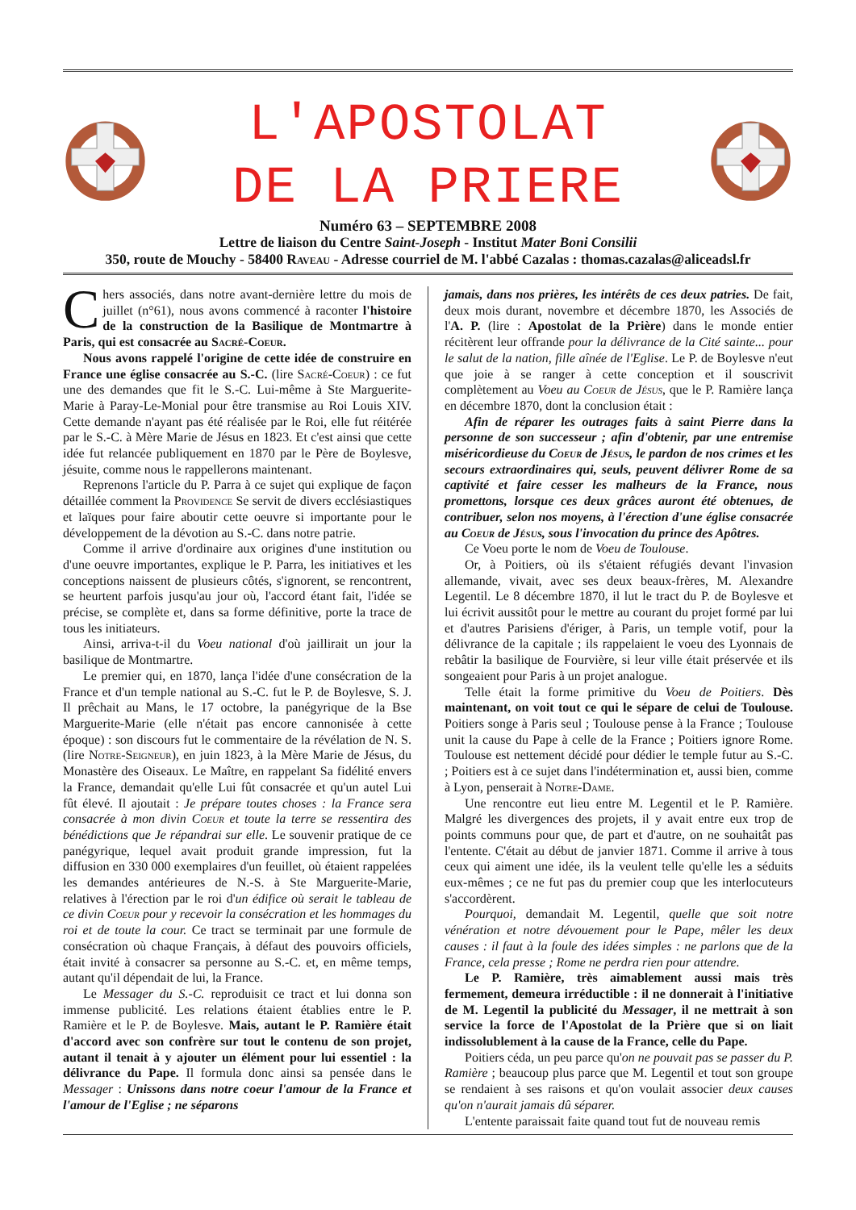L'APOSTOLAT
DE LA PRIERE
Numéro 63 – SEPTEMBRE 2008
Lettre de liaison du Centre Saint-Joseph - Institut Mater Boni Consilii
350, route de Mouchy - 58400 Raveau - Adresse courriel de M. l'abbé Cazalas : thomas.cazalas@aliceadsl.fr
Chers associés, dans notre avant-dernière lettre du mois de juillet (n°61), nous avons commencé à raconter l'histoire de la construction de la Basilique de Montmartre à Paris, qui est consacrée au Sacré-Coeur.
Nous avons rappelé l'origine de cette idée de construire en France une église consacrée au S.-C. (lire Sacré-Coeur) : ce fut une des demandes que fit le S.-C. Lui-même à Ste Marguerite-Marie à Paray-Le-Monial pour être transmise au Roi Louis XIV. Cette demande n'ayant pas été réalisée par le Roi, elle fut réitérée par le S.-C. à Mère Marie de Jésus en 1823. Et c'est ainsi que cette idée fut relancée publiquement en 1870 par le Père de Boylesve, jésuite, comme nous le rappellerons maintenant.
Reprenons l'article du P. Parra à ce sujet qui explique de façon détaillée comment la Providence Se servit de divers ecclésiastiques et laïques pour faire aboutir cette oeuvre si importante pour le développement de la dévotion au S.-C. dans notre patrie.
Comme il arrive d'ordinaire aux origines d'une institution ou d'une oeuvre importantes, explique le P. Parra, les initiatives et les conceptions naissent de plusieurs côtés, s'ignorent, se rencontrent, se heurtent parfois jusqu'au jour où, l'accord étant fait, l'idée se précise, se complète et, dans sa forme définitive, porte la trace de tous les initiateurs.
Ainsi, arriva-t-il du Voeu national d'où jaillirait un jour la basilique de Montmartre.
Le premier qui, en 1870, lança l'idée d'une consécration de la France et d'un temple national au S.-C. fut le P. de Boylesve, S. J. Il prêchait au Mans, le 17 octobre, la panégyrique de la Bse Marguerite-Marie (elle n'était pas encore cannonisée à cette époque) : son discours fut le commentaire de la révélation de N. S. (lire Notre-Seigneur), en juin 1823, à la Mère Marie de Jésus, du Monastère des Oiseaux. Le Maître, en rappelant Sa fidélité envers la France, demandait qu'elle Lui fût consacrée et qu'un autel Lui fût élevé. Il ajoutait : Je prépare toutes choses : la France sera consacrée à mon divin Coeur et toute la terre se ressentira des bénédictions que Je répandrai sur elle. Le souvenir pratique de ce panégyrique, lequel avait produit grande impression, fut la diffusion en 330 000 exemplaires d'un feuillet, où étaient rappelées les demandes antérieures de N.-S. à Ste Marguerite-Marie, relatives à l'érection par le roi d'un édifice où serait le tableau de ce divin Coeur pour y recevoir la consécration et les hommages du roi et de toute la cour. Ce tract se terminait par une formule de consécration où chaque Français, à défaut des pouvoirs officiels, était invité à consacrer sa personne au S.-C. et, en même temps, autant qu'il dépendait de lui, la France.
Le Messager du S.-C. reproduisit ce tract et lui donna son immense publicité. Les relations étaient établies entre le P. Ramière et le P. de Boylesve. Mais, autant le P. Ramière était d'accord avec son confrère sur tout le contenu de son projet, autant il tenait à y ajouter un élément pour lui essentiel : la délivrance du Pape. Il formula donc ainsi sa pensée dans le Messager : Unissons dans notre coeur l'amour de la France et l'amour de l'Eglise ; ne séparons
jamais, dans nos prières, les intérêts de ces deux patries. De fait, deux mois durant, novembre et décembre 1870, les Associés de l'A. P. (lire : Apostolat de la Prière) dans le monde entier récitèrent leur offrande pour la délivrance de la Cité sainte... pour le salut de la nation, fille aînée de l'Eglise. Le P. de Boylesve n'eut que joie à se ranger à cette conception et il souscrivit complètement au Voeu au Coeur de Jésus, que le P. Ramière lança en décembre 1870, dont la conclusion était :
Afin de réparer les outrages faits à saint Pierre dans la personne de son successeur ; afin d'obtenir, par une entremise miséricordieuse du Coeur de Jésus, le pardon de nos crimes et les secours extraordinaires qui, seuls, peuvent délivrer Rome de sa captivité et faire cesser les malheurs de la France, nous promettons, lorsque ces deux grâces auront été obtenues, de contribuer, selon nos moyens, à l'érection d'une église consacrée au Coeur de Jésus, sous l'invocation du prince des Apôtres.
Ce Voeu porte le nom de Voeu de Toulouse.
Or, à Poitiers, où ils s'étaient réfugiés devant l'invasion allemande, vivait, avec ses deux beaux-frères, M. Alexandre Legentil. Le 8 décembre 1870, il lut le tract du P. de Boylesve et lui écrivit aussitôt pour le mettre au courant du projet formé par lui et d'autres Parisiens d'ériger, à Paris, un temple votif, pour la délivrance de la capitale ; ils rappelaient le voeu des Lyonnais de rebâtir la basilique de Fourvière, si leur ville était préservée et ils songeaient pour Paris à un projet analogue.
Telle était la forme primitive du Voeu de Poitiers. Dès maintenant, on voit tout ce qui le sépare de celui de Toulouse. Poitiers songe à Paris seul ; Toulouse pense à la France ; Toulouse unit la cause du Pape à celle de la France ; Poitiers ignore Rome. Toulouse est nettement décidé pour dédier le temple futur au S.-C. ; Poitiers est à ce sujet dans l'indétermination et, aussi bien, comme à Lyon, penserait à Notre-Dame.
Une rencontre eut lieu entre M. Legentil et le P. Ramière. Malgré les divergences des projets, il y avait entre eux trop de points communs pour que, de part et d'autre, on ne souhaitât pas l'entente. C'était au début de janvier 1871. Comme il arrive à tous ceux qui aiment une idée, ils la veulent telle qu'elle les a séduits eux-mêmes ; ce ne fut pas du premier coup que les interlocuteurs s'accordèrent.
Pourquoi, demandait M. Legentil, quelle que soit notre vénération et notre dévouement pour le Pape, mêler les deux causes : il faut à la foule des idées simples : ne parlons que de la France, cela presse ; Rome ne perdra rien pour attendre.
Le P. Ramière, très aimablement aussi mais très fermement, demeura irréductible : il ne donnerait à l'initiative de M. Legentil la publicité du Messager, il ne mettrait à son service la force de l'Apostolat de la Prière que si on liait indissolublement à la cause de la France, celle du Pape.
Poitiers céda, un peu parce qu'on ne pouvait pas se passer du P. Ramière ; beaucoup plus parce que M. Legentil et tout son groupe se rendaient à ses raisons et qu'on voulait associer deux causes qu'on n'aurait jamais dû séparer.
L'entente paraissait faite quand tout fut de nouveau remis